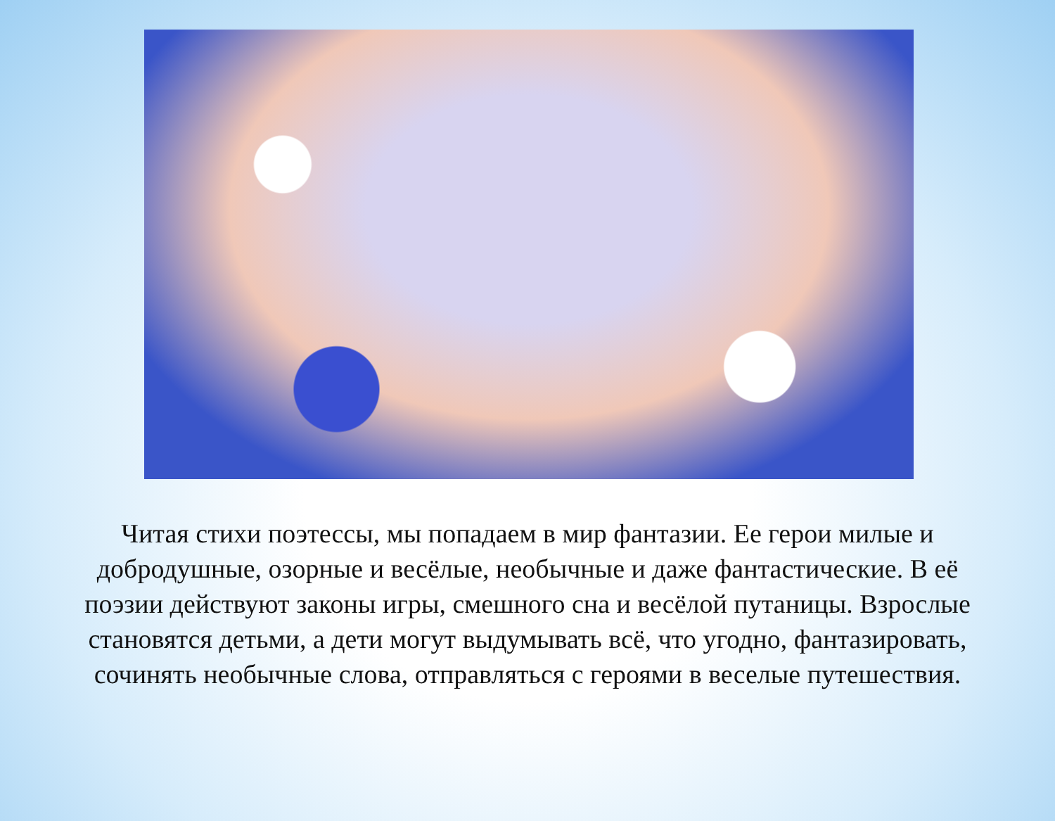Читая стихи поэтессы, мы попадаем в мир фантазии. Ее герои милые и добродушные, озорные и весёлые, необычные и даже фантастические. В её поэзии действуют законы игры, смешного сна и весёлой путаницы. Взрослые становятся детьми, а дети могут выдумывать всё, что угодно, фантазировать, сочинять необычные слова, отправляться с героями в веселые путешествия.